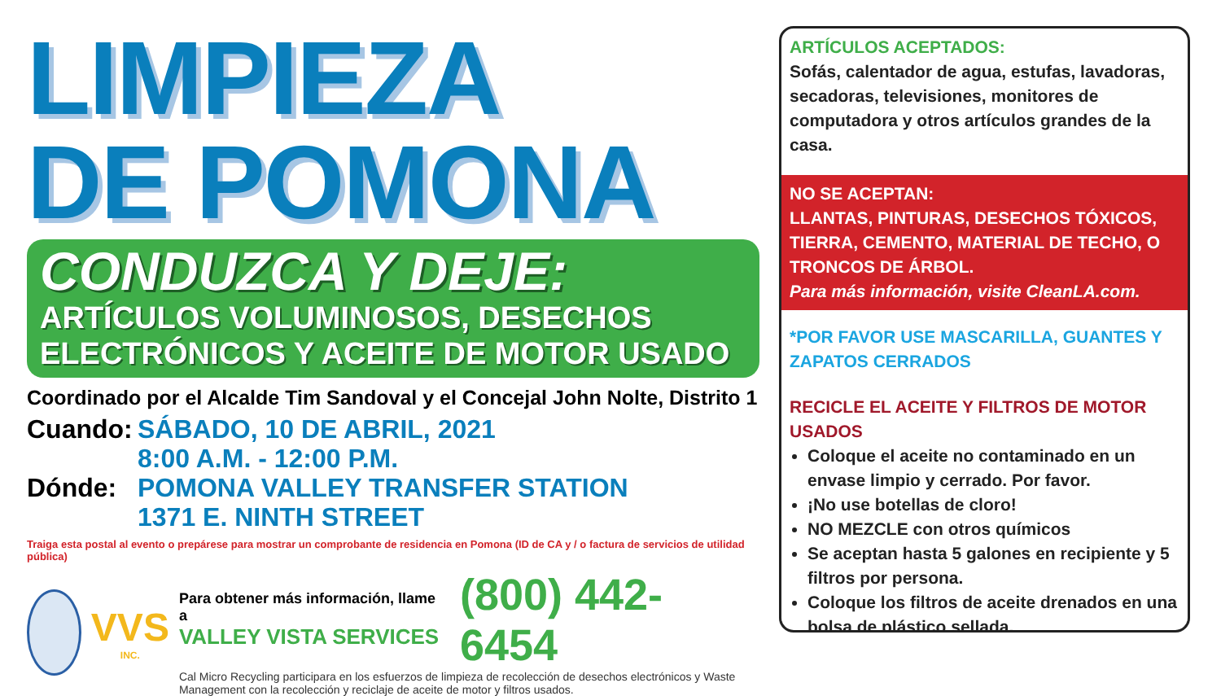LIMPIEZA
DE POMONA
CONDUZCA Y DEJE:
ARTÍCULOS VOLUMINOSOS, DESECHOS
ELECTRÓNICOS Y ACEITE DE MOTOR USADO
Coordinado por el Alcalde Tim Sandoval y el Concejal John Nolte, Distrito 1
Cuando: SÁBADO, 10 DE ABRIL, 2021
8:00 A.M. - 12:00 P.M.
Dónde: POMONA VALLEY TRANSFER STATION
1371 E. NINTH STREET
Traiga esta postal al evento o prepárese para mostrar un comprobante de residencia en Pomona (ID de CA y / o factura de servicios de utilidad pública)
VVS
INC.
Para obtener más información, llame a
VALLEY VISTA SERVICES
(800) 442-6454
Cal Micro Recycling participara en los esfuerzos de limpieza de recolección de desechos electrónicos y Waste Management con la recolección y reciclaje de aceite de motor y filtros usados.
ARTÍCULOS ACEPTADOS:
Sofás, calentador de agua, estufas, lavadoras, secadoras, televisiones, monitores de computadora y otros artículos grandes de la casa.
NO SE ACEPTAN:
LLANTAS, PINTURAS, DESECHOS TÓXICOS, TIERRA, CEMENTO, MATERIAL DE TECHO, O TRONCOS DE ÁRBOL.
Para más información, visite CleanLA.com.
*POR FAVOR USE MASCARILLA, GUANTES Y ZAPATOS CERRADOS
RECICLE EL ACEITE Y FILTROS DE MOTOR USADOS
Coloque el aceite no contaminado en un envase limpio y cerrado. Por favor.
¡No use botellas de cloro!
NO MEZCLE con otros químicos
Se aceptan hasta 5 galones en recipiente y 5 filtros por persona.
Coloque los filtros de aceite drenados en una bolsa de plástico sellada.